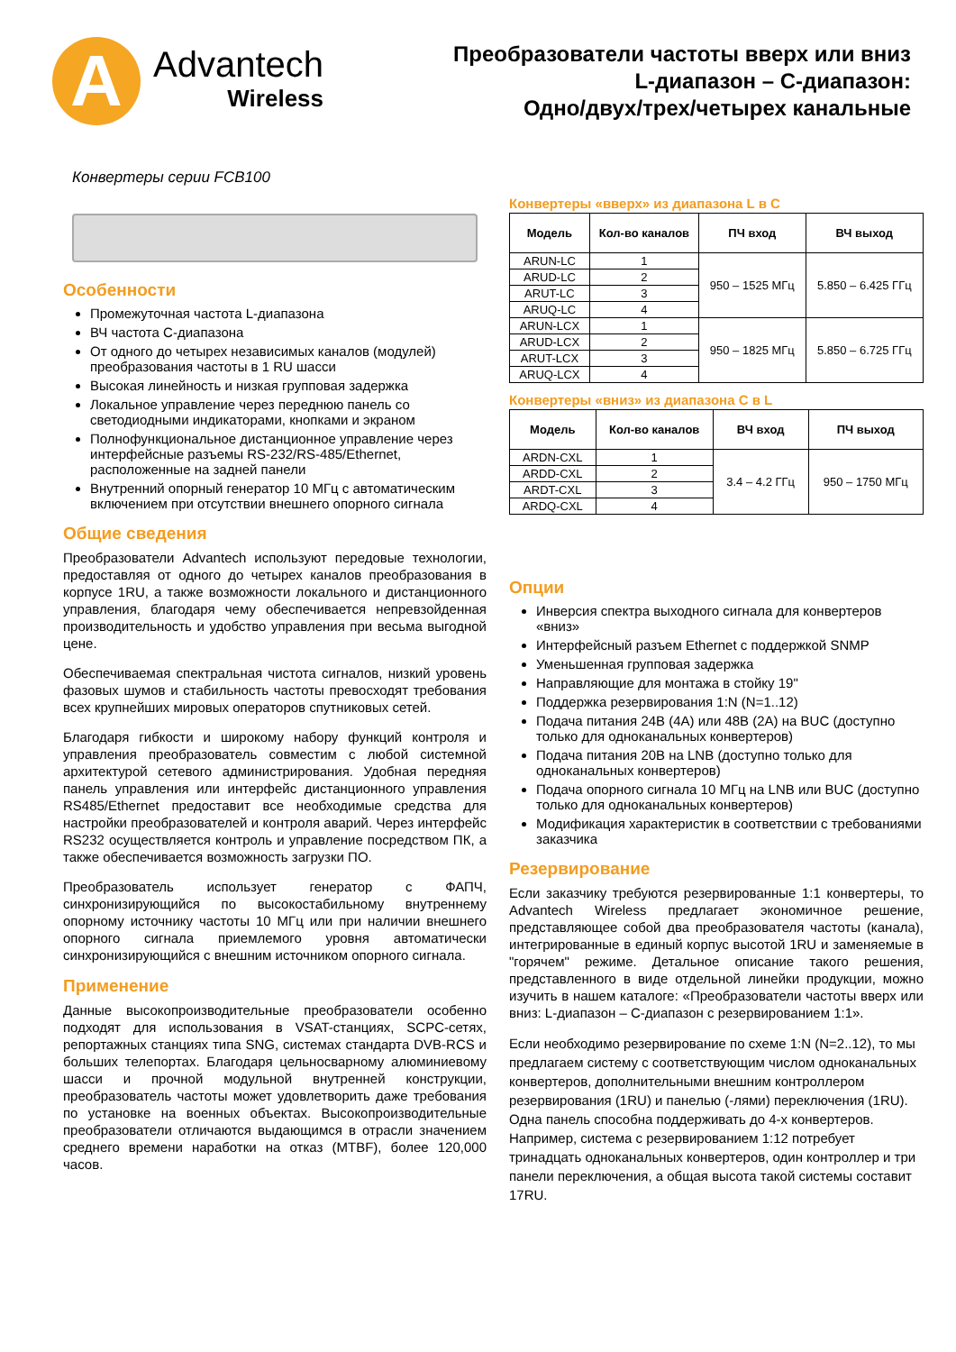A
Advantech
Wireless
Преобразователи частоты вверх или вниз
L-диапазон – С-диапазон:
Одно/двух/трех/четырех канальные
Конвертеры серии FCB100
Особенности
Промежуточная частота L-диапазона
ВЧ частота C-диапазона
От одного до четырех независимых каналов (модулей) преобразования частоты в 1 RU шасси
Высокая линейность и низкая групповая задержка
Локальное управление через переднюю панель со светодиодными индикаторами, кнопками и экраном
Полнофункциональное дистанционное управление через интерфейсные разъемы RS-232/RS-485/Ethernet, расположенные на задней панели
Внутренний опорный генератор 10 МГц с автоматическим включением при отсутствии внешнего опорного сигнала
Общие сведения
Преобразователи Advantech используют передовые технологии, предоставляя от одного до четырех каналов преобразования в корпусе 1RU, а также возможности локального и дистанционного управления, благодаря чему обеспечивается непревзойденная производительность и удобство управления при весьма выгодной цене.
Обеспечиваемая спектральная чистота сигналов, низкий уровень фазовых шумов и стабильность частоты превосходят требования всех крупнейших мировых операторов спутниковых сетей.
Благодаря гибкости и широкому набору функций контроля и управления преобразователь совместим с любой системной архитектурой сетевого администрирования. Удобная передняя панель управления или интерфейс дистанционного управления RS485/Ethernet предоставит все необходимые средства для настройки преобразователей и контроля аварий. Через интерфейс RS232 осуществляется контроль и управление посредством ПК, а также обеспечивается возможность загрузки ПО.
Преобразователь использует генератор с ФАПЧ, синхронизирующийся по высокостабильному внутреннему опорному источнику частоты 10 МГц или при наличии внешнего опорного сигнала приемлемого уровня автоматически синхронизирующийся с внешним источником опорного сигнала.
Применение
Данные высокопроизводительные преобразователи особенно подходят для использования в VSAT-станциях, SCPC-сетях, репортажных станциях типа SNG, системах стандарта DVB-RCS и больших телепортах. Благодаря цельносварному алюминиевому шасси и прочной модульной внутренней конструкции, преобразователь частоты может удовлетворить даже требования по установке на военных объектах. Высокопроизводительные преобразователи отличаются выдающимся в отрасли значением среднего времени наработки на отказ (MTBF), более 120,000 часов.
Конвертеры «вверх» из диапазона L в C
| Модель | Кол-во каналов | ПЧ вход | ВЧ выход |
| --- | --- | --- | --- |
| ARUN-LC | 1 | 950 – 1525 МГц | 5.850 – 6.425 ГГц |
| ARUD-LC | 2 | | |
| ARUT-LC | 3 | | |
| ARUQ-LC | 4 | | |
| ARUN-LCX | 1 | 950 – 1825 МГц | 5.850 – 6.725 ГГц |
| ARUD-LCX | 2 | | |
| ARUT-LCX | 3 | | |
| ARUQ-LCX | 4 | | |
Конвертеры «вниз» из диапазона C в L
| Модель | Кол-во каналов | ВЧ вход | ПЧ выход |
| --- | --- | --- | --- |
| ARDN-CXL | 1 | 3.4 – 4.2 ГГц | 950 – 1750 МГц |
| ARDD-CXL | 2 | | |
| ARDT-CXL | 3 | | |
| ARDQ-CXL | 4 | | |
Опции
Инверсия спектра выходного сигнала для конвертеров «вниз»
Интерфейсный разъем Ethernet с поддержкой SNMP
Уменьшенная групповая задержка
Направляющие для монтажа в стойку 19"
Поддержка резервирования 1:N (N=1..12)
Подача питания 24В (4А) или 48В (2А) на BUC (доступно только для одноканальных конвертеров)
Подача питания 20В на LNB (доступно только для одноканальных конвертеров)
Подача опорного сигнала 10 МГц на LNB или BUC (доступно только для одноканальных конвертеров)
Модификация характеристик в соответствии с требованиями заказчика
Резервирование
Если заказчику требуются резервированные 1:1 конвертеры, то Advantech Wireless предлагает экономичное решение, представляющее собой два преобразователя частоты (канала), интегрированные в единый корпус высотой 1RU и заменяемые в "горячем" режиме. Детальное описание такого решения, представленного в виде отдельной линейки продукции, можно изучить в нашем каталоге: «Преобразователи частоты вверх или вниз: L-диапазон – С-диапазон с резервированием 1:1».
Если необходимо резервирование по схеме 1:N (N=2..12), то мы предлагаем систему с соответствующим числом одноканальных конвертеров, дополнительными внешним контроллером резервирования (1RU) и панелью (-лями) переключения (1RU). Одна панель способна поддерживать до 4-х конвертеров. Например, система с резервированием 1:12 потребует тринадцать одноканальных конвертеров, один контроллер и три панели переключения, а общая высота такой системы составит 17RU.